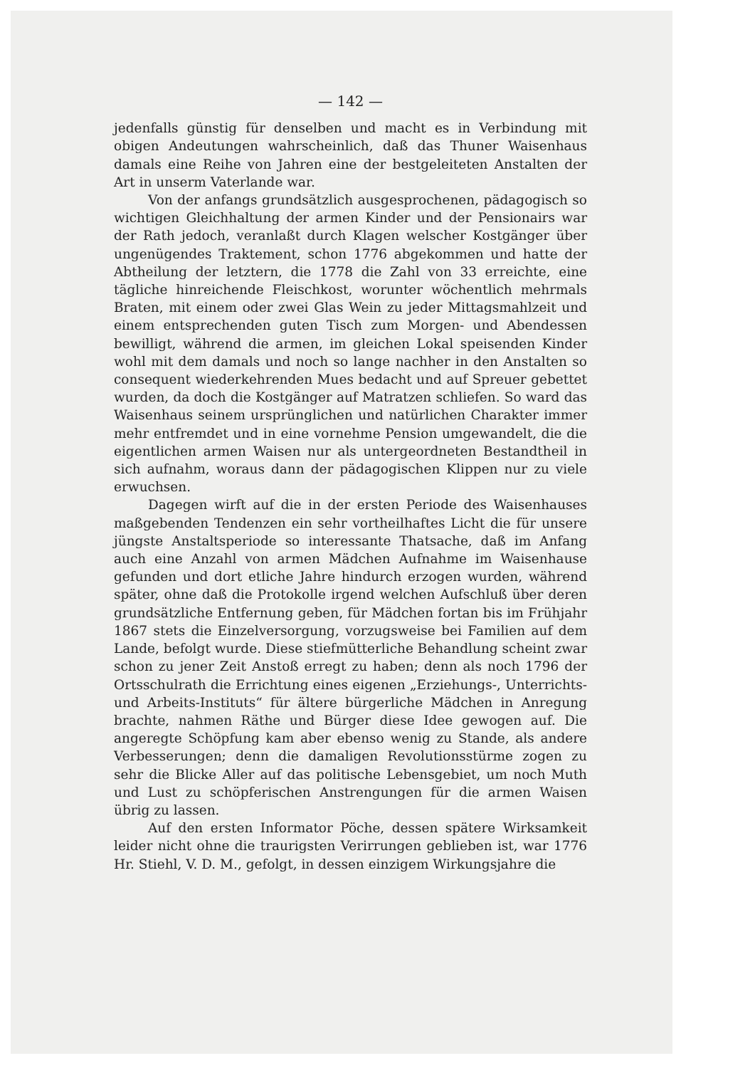— 142 —
jedenfalls günstig für denselben und macht es in Verbindung mit obigen Andeutungen wahrscheinlich, daß das Thuner Waisenhaus damals eine Reihe von Jahren eine der bestgeleiteten Anstalten der Art in unserm Vaterlande war.
Von der anfangs grundsätzlich ausgesprochenen, pädagogisch so wichtigen Gleichhaltung der armen Kinder und der Pensionairs war der Rath jedoch, veranlaßt durch Klagen welscher Kostgänger über ungenügendes Traktement, schon 1776 abgekommen und hatte der Abtheilung der letztern, die 1778 die Zahl von 33 erreichte, eine tägliche hinreichende Fleischkost, worunter wöchentlich mehrmals Braten, mit einem oder zwei Glas Wein zu jeder Mittagsmahlzeit und einem entsprechenden guten Tisch zum Morgen- und Abendessen bewilligt, während die armen, im gleichen Lokal speisenden Kinder wohl mit dem damals und noch so lange nachher in den Anstalten so consequent wiederkehrenden Mues bedacht und auf Spreuer gebettet wurden, da doch die Kostgänger auf Matratzen schliefen. So ward das Waisenhaus seinem ursprünglichen und natürlichen Charakter immer mehr entfremdet und in eine vornehme Pension umgewandelt, die die eigentlichen armen Waisen nur als untergeordneten Bestandtheil in sich aufnahm, woraus dann der pädagogischen Klippen nur zu viele erwuchsen.
Dagegen wirft auf die in der ersten Periode des Waisenhauses maßgebenden Tendenzen ein sehr vortheilhaftes Licht die für unsere jüngste Anstaltsperiode so interessante Thatsache, daß im Anfang auch eine Anzahl von armen Mädchen Aufnahme im Waisenhause gefunden und dort etliche Jahre hindurch erzogen wurden, während später, ohne daß die Protokolle irgend welchen Aufschluß über deren grundsätzliche Entfernung geben, für Mädchen fortan bis im Frühjahr 1867 stets die Einzelversorgung, vorzugsweise bei Familien auf dem Lande, befolgt wurde. Diese stiefmütterliche Behandlung scheint zwar schon zu jener Zeit Anstoß erregt zu haben; denn als noch 1796 der Ortsschulrath die Errichtung eines eigenen „Erziehungs-, Unterrichts- und Arbeits-Instituts“ für ältere bürgerliche Mädchen in Anregung brachte, nahmen Räthe und Bürger diese Idee gewogen auf. Die angeregte Schöpfung kam aber ebenso wenig zu Stande, als andere Verbesserungen; denn die damaligen Revolutionsstürme zogen zu sehr die Blicke Aller auf das politische Lebensgebiet, um noch Muth und Lust zu schöpferischen Anstrengungen für die armen Waisen übrig zu lassen.
Auf den ersten Informator Pöche, dessen spätere Wirksamkeit leider nicht ohne die traurigsten Verirrungen geblieben ist, war 1776 Hr. Stiehl, V. D. M., gefolgt, in dessen einzigem Wirkungsjahre die